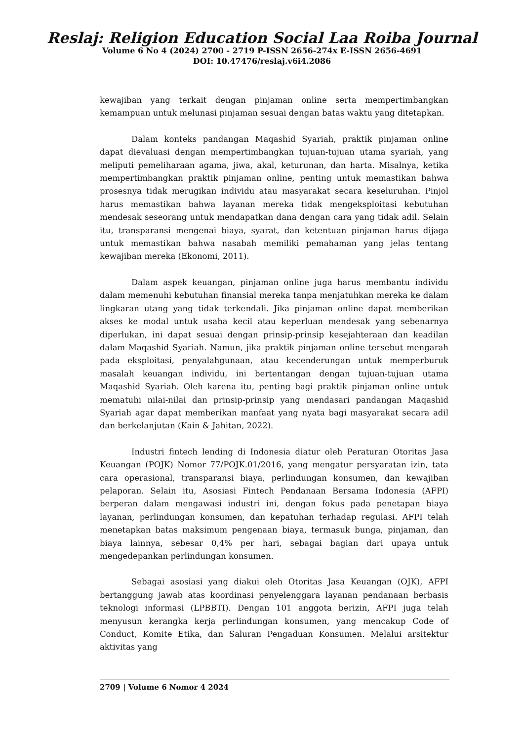Reslaj: Religion Education Social Laa Roiba Journal
Volume 6 No 4 (2024) 2700 - 2719 P-ISSN 2656-274x E-ISSN 2656-4691
DOI: 10.47476/reslaj.v6i4.2086
kewajiban yang terkait dengan pinjaman online serta mempertimbangkan kemampuan untuk melunasi pinjaman sesuai dengan batas waktu yang ditetapkan.
Dalam konteks pandangan Maqashid Syariah, praktik pinjaman online dapat dievaluasi dengan mempertimbangkan tujuan-tujuan utama syariah, yang meliputi pemeliharaan agama, jiwa, akal, keturunan, dan harta. Misalnya, ketika mempertimbangkan praktik pinjaman online, penting untuk memastikan bahwa prosesnya tidak merugikan individu atau masyarakat secara keseluruhan. Pinjol harus memastikan bahwa layanan mereka tidak mengeksploitasi kebutuhan mendesak seseorang untuk mendapatkan dana dengan cara yang tidak adil. Selain itu, transparansi mengenai biaya, syarat, dan ketentuan pinjaman harus dijaga untuk memastikan bahwa nasabah memiliki pemahaman yang jelas tentang kewajiban mereka (Ekonomi, 2011).
Dalam aspek keuangan, pinjaman online juga harus membantu individu dalam memenuhi kebutuhan finansial mereka tanpa menjatuhkan mereka ke dalam lingkaran utang yang tidak terkendali. Jika pinjaman online dapat memberikan akses ke modal untuk usaha kecil atau keperluan mendesak yang sebenarnya diperlukan, ini dapat sesuai dengan prinsip-prinsip kesejahteraan dan keadilan dalam Maqashid Syariah. Namun, jika praktik pinjaman online tersebut mengarah pada eksploitasi, penyalahgunaan, atau kecenderungan untuk memperburuk masalah keuangan individu, ini bertentangan dengan tujuan-tujuan utama Maqashid Syariah. Oleh karena itu, penting bagi praktik pinjaman online untuk mematuhi nilai-nilai dan prinsip-prinsip yang mendasari pandangan Maqashid Syariah agar dapat memberikan manfaat yang nyata bagi masyarakat secara adil dan berkelanjutan (Kain & Jahitan, 2022).
Industri fintech lending di Indonesia diatur oleh Peraturan Otoritas Jasa Keuangan (POJK) Nomor 77/POJK.01/2016, yang mengatur persyaratan izin, tata cara operasional, transparansi biaya, perlindungan konsumen, dan kewajiban pelaporan. Selain itu, Asosiasi Fintech Pendanaan Bersama Indonesia (AFPI) berperan dalam mengawasi industri ini, dengan fokus pada penetapan biaya layanan, perlindungan konsumen, dan kepatuhan terhadap regulasi. AFPI telah menetapkan batas maksimum pengenaan biaya, termasuk bunga, pinjaman, dan biaya lainnya, sebesar 0,4% per hari, sebagai bagian dari upaya untuk mengedepankan perlindungan konsumen.
Sebagai asosiasi yang diakui oleh Otoritas Jasa Keuangan (OJK), AFPI bertanggung jawab atas koordinasi penyelenggara layanan pendanaan berbasis teknologi informasi (LPBBTI). Dengan 101 anggota berizin, AFPI juga telah menyusun kerangka kerja perlindungan konsumen, yang mencakup Code of Conduct, Komite Etika, dan Saluran Pengaduan Konsumen. Melalui arsitektur aktivitas yang
2709 | Volume 6 Nomor 4 2024